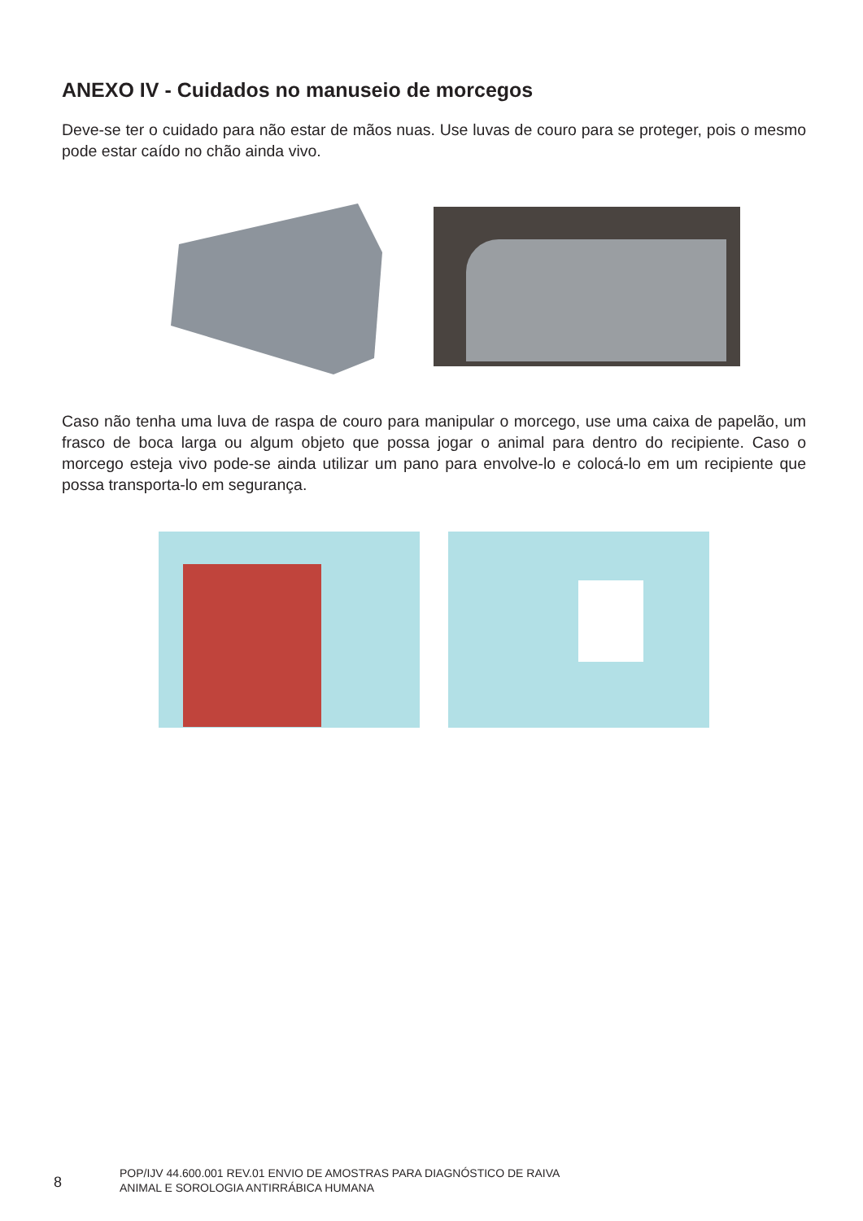ANEXO IV - Cuidados no manuseio de morcegos
Deve-se ter o cuidado para não estar de mãos nuas. Use luvas de couro para se proteger, pois o mesmo pode estar caído no chão ainda vivo.
Caso não tenha uma luva de raspa de couro para manipular o morcego, use uma caixa de papelão, um frasco de boca larga ou algum objeto que possa jogar o animal para dentro do recipiente. Caso o morcego esteja vivo pode-se ainda utilizar um pano para envolve-lo e colocá-lo em um recipiente que possa transporta-lo em segurança.
8
POP/IJV 44.600.001 REV.01 ENVIO DE AMOSTRAS PARA DIAGNÓSTICO DE RAIVA
ANIMAL E SOROLOGIA ANTIRRÁBICA HUMANA